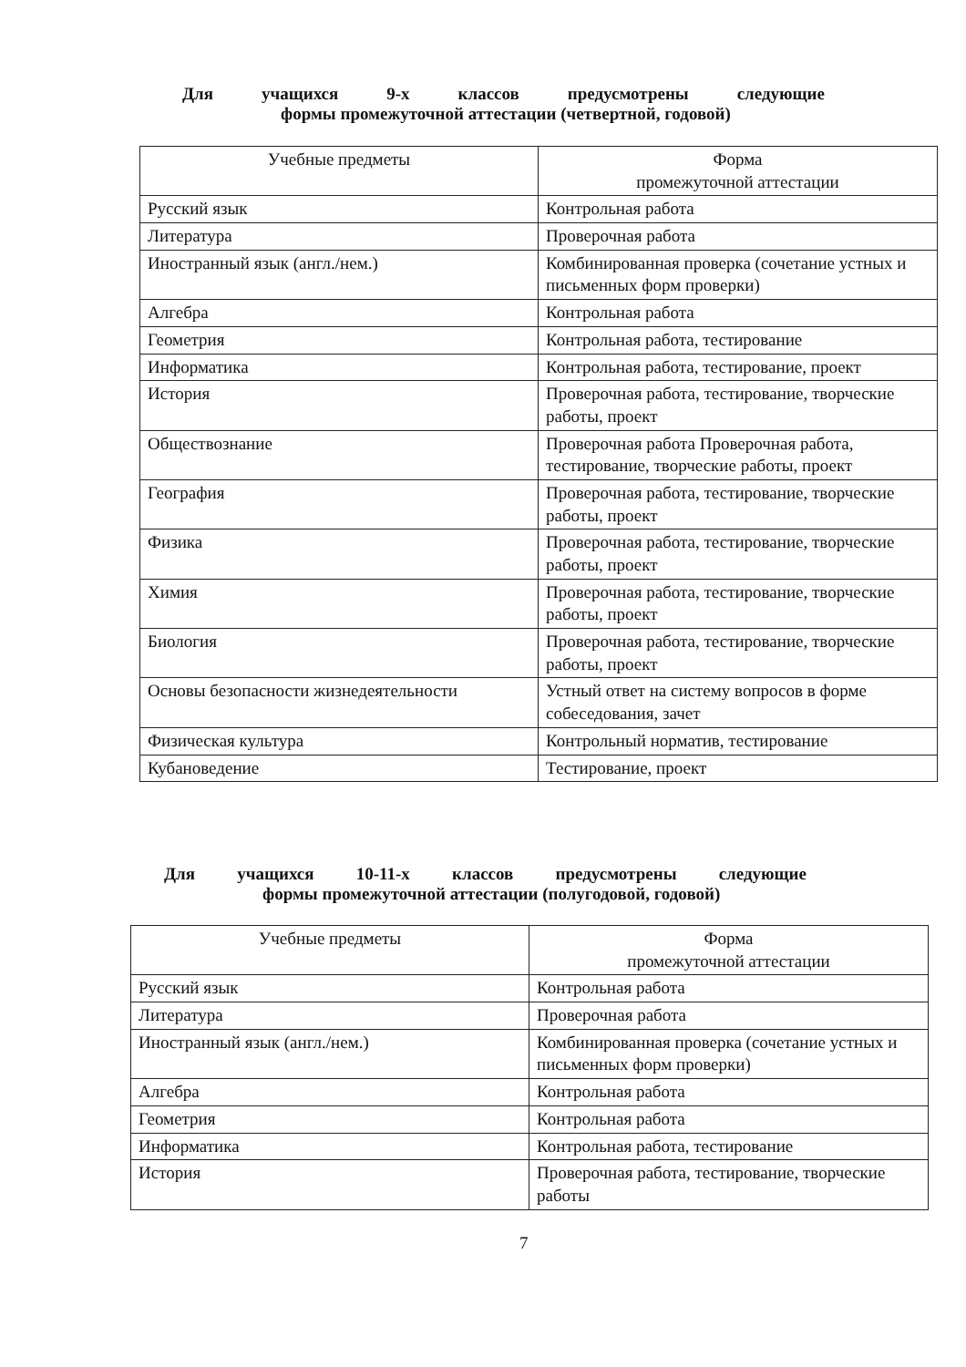Для учащихся 9-х классов предусмотрены следующие
формы промежуточной аттестации (четвертной, годовой)
| Учебные предметы | Форма промежуточной аттестации |
| --- | --- |
| Русский язык | Контрольная работа |
| Литература | Проверочная работа |
| Иностранный язык (англ./нем.) | Комбинированная проверка (сочетание устных и письменных форм проверки) |
| Алгебра | Контрольная работа |
| Геометрия | Контрольная работа, тестирование |
| Информатика | Контрольная работа, тестирование, проект |
| История | Проверочная работа, тестирование, творческие работы, проект |
| Обществознание | Проверочная работа Проверочная работа, тестирование, творческие работы, проект |
| География | Проверочная работа, тестирование, творческие работы, проект |
| Физика | Проверочная работа, тестирование, творческие работы, проект |
| Химия | Проверочная работа, тестирование, творческие работы, проект |
| Биология | Проверочная работа, тестирование, творческие работы, проект |
| Основы безопасности жизнедеятельности | Устный ответ на систему вопросов в форме собеседования, зачет |
| Физическая культура | Контрольный норматив, тестирование |
| Кубановедение | Тестирование, проект |
Для учащихся 10-11-х классов предусмотрены следующие
формы промежуточной аттестации (полугодовой, годовой)
| Учебные предметы | Форма промежуточной аттестации |
| --- | --- |
| Русский язык | Контрольная работа |
| Литература | Проверочная работа |
| Иностранный язык (англ./нем.) | Комбинированная проверка (сочетание устных и письменных форм проверки) |
| Алгебра | Контрольная работа |
| Геометрия | Контрольная работа |
| Информатика | Контрольная работа, тестирование |
| История | Проверочная работа, тестирование, творческие работы |
7